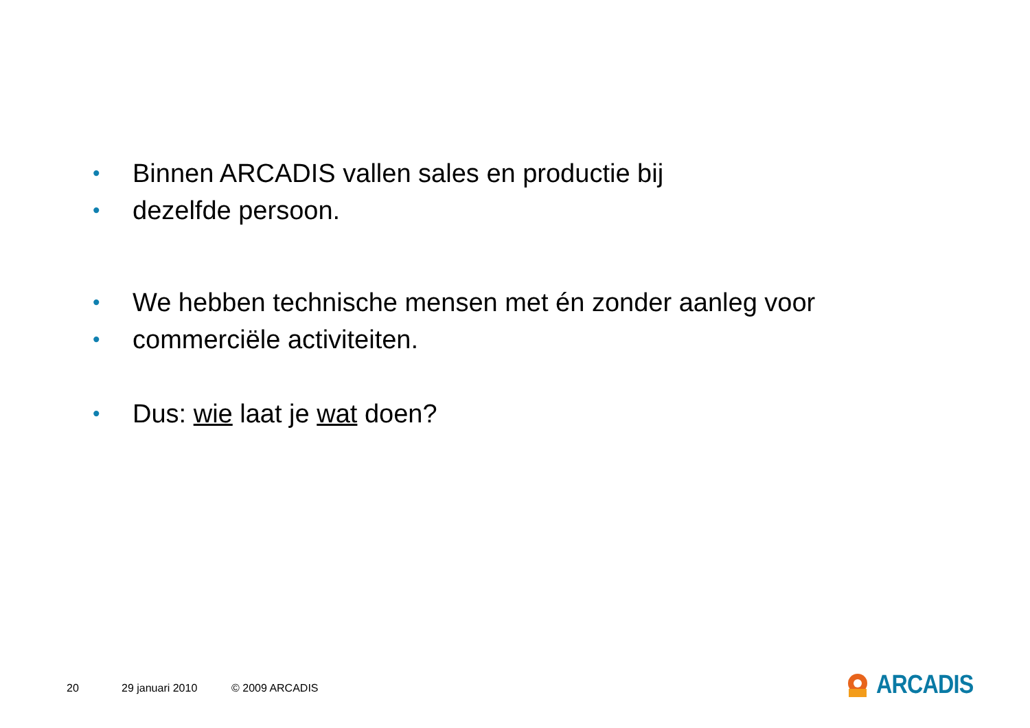•
Binnen ARCADIS vallen sales en productie bij
•
dezelfde persoon.
•
We hebben technische mensen met én zonder aanleg voor
•
commerciële activiteiten.
•
Dus: wie laat je wat doen?
20 29 januari 2010 © 2009 ARCADIS
ARCADIS